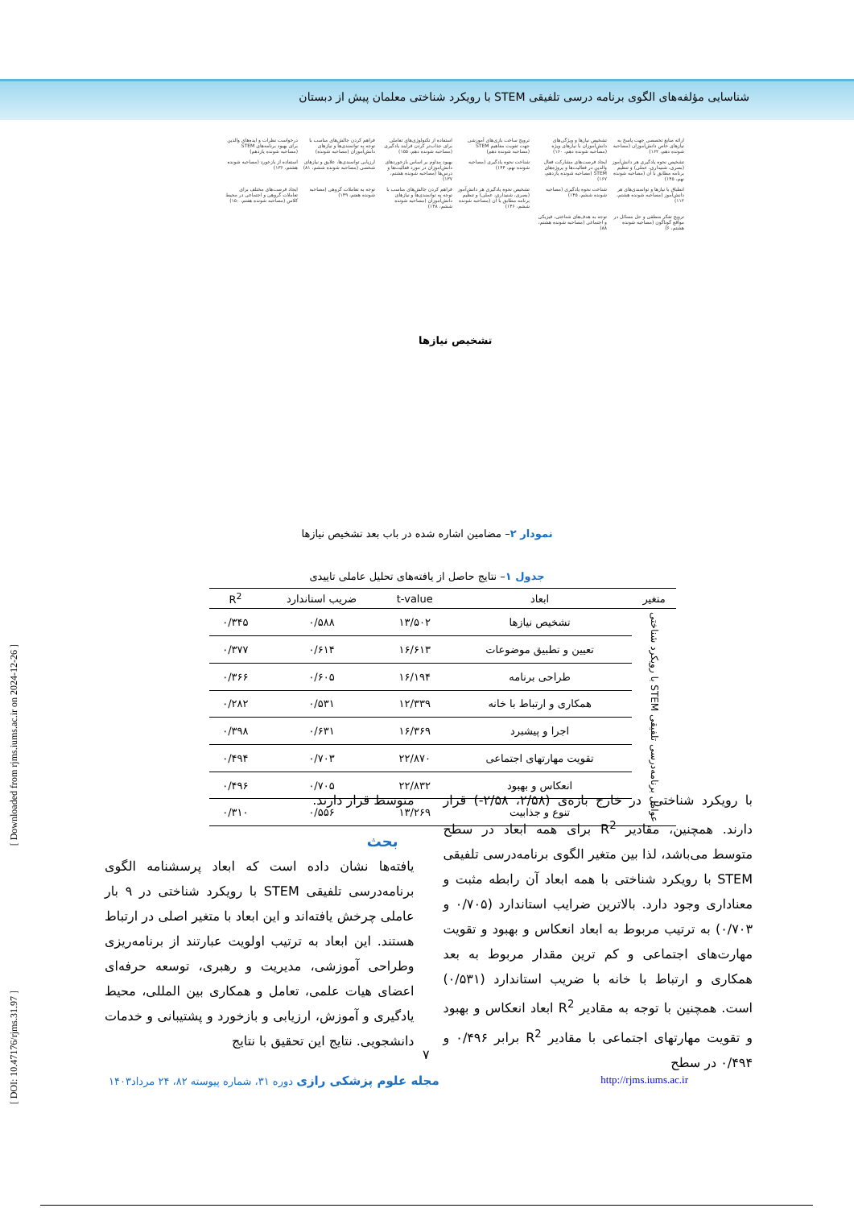شناسایی مؤلفه‌های الگوی برنامه درسی تلفیقی STEM با رویکرد شناختی معلمان پیش از دبستان
[ Downloaded from rjms.iums.ac.ir on 2024-12-26 ]
[ DOI: 10.47176/rjms.31.97 ]
ارائه منابع تخصصی جهت پاسخ به نیازهای خاص دانش‌آموزان (مصاحبه شونده دهم، ۱۶۲)
تشخیص نیازها و ویژگی‌های دانش‌آموزان با نیازهای ویژه (مصاحبه شونده دهم، ۱۶۰)
ترویج ساخت بازی‌های آموزشی جهت تقویت مفاهیم STEM (مصاحبه شونده دهم)
استفاده از تکنولوژی‌های تعاملی برای جذاب‌تر کردن فرآیند یادگیری (مصاحبه شونده دهم، ۱۵۵)
فراهم کردن چالش‌های مناسب با توجه به توانمندی‌ها و نیازهای دانش‌آموزان (مصاحبه شونده)
درخواست نظرات و ایده‌های والدین برای بهبود برنامه‌های STEM (مصاحبه شونده یازدهم)
تشخیص نحوه یادگیری هر دانش‌آموز (بصری، شنیداری، عملی) و تنظیم برنامه مطابق با آن (مصاحبه شونده نهم، ۱۴۵)
ایجاد فرصت‌های مشارکت فعال والدین در فعالیت‌ها و پروژه‌های STEM (مصاحبه شونده یازدهم، ۱۶۷)
شناخت نحوه یادگیری (مصاحبه شونده نهم، ۱۴۴)
بهبود مداوم بر اساس بازخوردهای دانش‌آموزان در مورد فعالیت‌ها و درس‌ها (مصاحبه شونده هشتم، ۱۳۷)
ارزیابی توانمندی‌ها، علایق و نیازهای شخصی (مصاحبه شونده ششم، ۸۱)
استفاده از بازخورد (مصاحبه شونده هشتم، ۱۳۶)
انطباق با نیازها و توانمندی‌های هر دانش‌آموز (مصاحبه شونده هشتم، ۱۱۲)
شناخت نحوه یادگیری (مصاحبه شونده ششم، ۱۴۵)
تشخیص نحوه یادگیری هر دانش‌آموز (بصری، شنیداری، عملی) و تنظیم برنامه مطابق با آن (مصاحبه شونده ششم، ۱۴۶)
فراهم کردن چالش‌های مناسب با توجه به توانمندی‌ها و نیازهای دانش‌آموزان (مصاحبه شونده ششم، ۱۴۸)
توجه به تعاملات گروهی (مصاحبه شونده هفتم، ۱۴۹)
ایجاد فرصت‌های مختلف برای تعاملات گروهی و اجتماعی در محیط کلاس (مصاحبه شونده هفتم، ۱۵۰)
ترویج تفکر منطقی و حل مسائل در مواقع گوناگون (مصاحبه شونده هشتم، ۶)
توجه به هدف‌های شناختی، فیزیکی و اجتماعی (مصاحبه شونده هشتم، ۸۸)
تشخیص نیازها
نمودار ۲– مضامین اشاره شده در باب بعد تشخیص نیازها
جدول ۱– نتایج حاصل از یافته‌های تحلیل عاملی تاییدی
| متغیر | ابعاد | t-value | ضریب استاندارد | R<sup>2</sup> |
| --- | --- | --- | --- | --- |
| عوامل برنامه‌درسی تلفیقی STEM با رویکرد شناختی | تشخیص نیازها | ۱۳/۵۰۲ | ۰/۵۸۸ | ۰/۳۴۵ |
| | تعیین و تطبیق موضوعات | ۱۶/۶۱۳ | ۰/۶۱۴ | ۰/۳۷۷ |
| | طراحی برنامه | ۱۶/۱۹۴ | ۰/۶۰۵ | ۰/۳۶۶ |
| | همکاری و ارتباط با خانه | ۱۲/۳۳۹ | ۰/۵۳۱ | ۰/۲۸۲ |
| | اجرا و پیشبرد | ۱۶/۳۶۹ | ۰/۶۳۱ | ۰/۳۹۸ |
| | تقویت مهارتهای اجتماعی | ۲۲/۸۷۰ | ۰/۷۰۳ | ۰/۴۹۴ |
| | انعکاس و بهبود | ۲۲/۸۳۲ | ۰/۷۰۵ | ۰/۴۹۶ |
| | تنوع و جذابیت | ۱۳/۲۶۹ | ۰/۵۵۶ | ۰/۳۱۰ |
با رویکرد شناختی، در خارج بازه‌ی (۲/۵۸، ۲/۵۸-) قرار دارند. همچنین، مقادیر R<sup>2</sup> برای همه ابعاد در سطح متوسط می‌باشد، لذا بین متغیر الگوی برنامه‌درسی تلفیقی STEM با رویکرد شناختی با همه ابعاد آن رابطه مثبت و معناداری وجود دارد. بالاترین ضرایب استاندارد (۰/۷۰۵ و ۰/۷۰۳) به ترتیب مربوط به ابعاد انعکاس و بهبود و تقویت مهارت‌های اجتماعی و کم ترین مقدار مربوط به بعد همکاری و ارتباط با خانه با ضریب استاندارد (۰/۵۳۱) است. همچنین با توجه به مقادیر R<sup>2</sup> ابعاد انعکاس و بهبود و تقویت مهارتهای اجتماعی با مقادیر R<sup>2</sup> برابر ۰/۴۹۶ و ۰/۴۹۴ در سطح
متوسط قرار دارند.
بحث
یافته‌ها نشان داده است که ابعاد پرسشنامه الگوی برنامه‌درسی تلفیقی STEM با رویکرد شناختی در ۹ بار عاملی چرخش یافته‌اند و این ابعاد با متغیر اصلی در ارتباط هستند. این ابعاد به ترتیب اولویت عبارتند از برنامه‌ریزی وطراحی آموزشی، مدیریت و رهبری، توسعه حرفه‌ای اعضای هیات علمی، تعامل و همکاری بین المللی، محیط یادگیری و آموزش، ارزیابی و بازخورد و پشتیبانی و خدمات دانشجویی. نتایج این تحقیق با نتایج
۷
مجله علوم پزشکی رازی دوره ۳۱، شماره پیوسته ۸۲، ۲۴ مرداد۱۴۰۳ http://rjms.iums.ac.ir